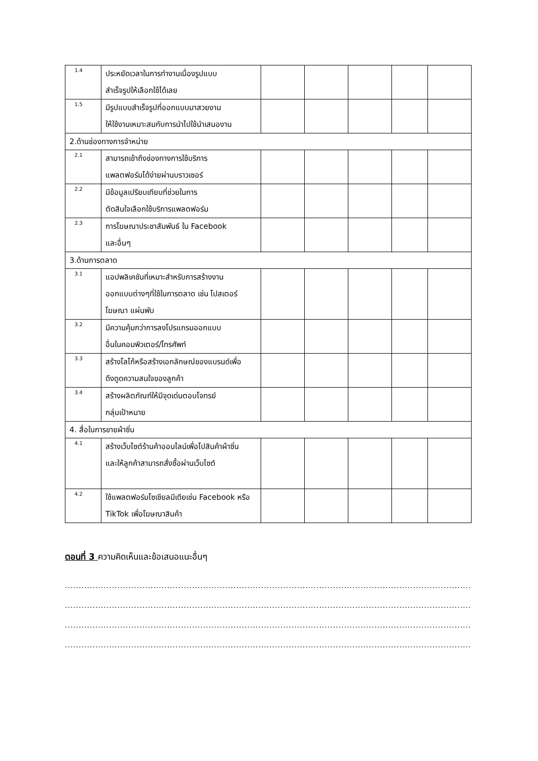| 1.4 | ประหยัดเวลาในการทำงานเนื่องรูปแบบ สำเร็จรูปให้เลือกใช้ได้เลย | | | | | |
| 1.5 | มีรูปแบบสำเร็จรูปที่ออกแบบมาสวยงาม ให้ใช้งานเหมาะสมกับการนำไปใช้นำเสนองาน | | | | | |
| 2.ด้านช่องทางการจำหน่าย | | | | | | |
| 2.1 | สามารถเข้าถึงช่องทางการใช้บริการ แพลตฟอร์มได้ง่ายผ่านบราวเซอร์ | | | | | |
| 2.2 | มีข้อมูลเปรียบเทียบที่ช่วยในการ ตัดสินใจเลือกใช้บริการแพลตฟอร์ม | | | | | |
| 2.3 | การโฆษณาประชาสัมพันธ์ ใน Facebook และอื่นๆ | | | | | |
| 3.ด้านการตลาด | | | | | | |
| 3.1 | แอปพลิเคชันที่เหมาะสำหรับการสร้างงาน ออกแบบต่างๆที่ใช้ในการตลาด เช่น โปสเตอร์ โฆษณา แผ่นพับ | | | | | |
| 3.2 | มีความคุ้มกว่าการลงโปรแกรมออกแบบ อื่นในคอมพิวเตอร์/โทรศัพท์ | | | | | |
| 3.3 | สร้างโลโก้หรือสร้างเอกลักษณ์ของแบรนด์เพื่อ ดึงดูดความสนใจของลูกค้า | | | | | |
| 3.4 | สร้างผลิตภัณฑ์ให้มีจุดเด่นตอบโจทรย์ กลุ่มเป้าหมาย | | | | | |
| 4. สื่อในการขายผ้าซิ่น | | | | | | |
| 4.1 | สร้างเว็บไซต์ร้านค้าออนไลน์เพื่อโปสินค้าผ้าซิ่น และให้ลูกค้าสามารถสั่งซื้อผ่านเว็บไซต์ | | | | | |
| 4.2 | ใช้แพลตฟอร์มโซเชียลมีเดียเช่น Facebook หรือ TikTok เพื่อโฆษณาสินค้า | | | | | |
ตอนที่ 3 ความคิดเห็นและข้อเสนอแนะอื่นๆ
..................................................................................................................................................................
..................................................................................................................................................................
..................................................................................................................................................................
..................................................................................................................................................................